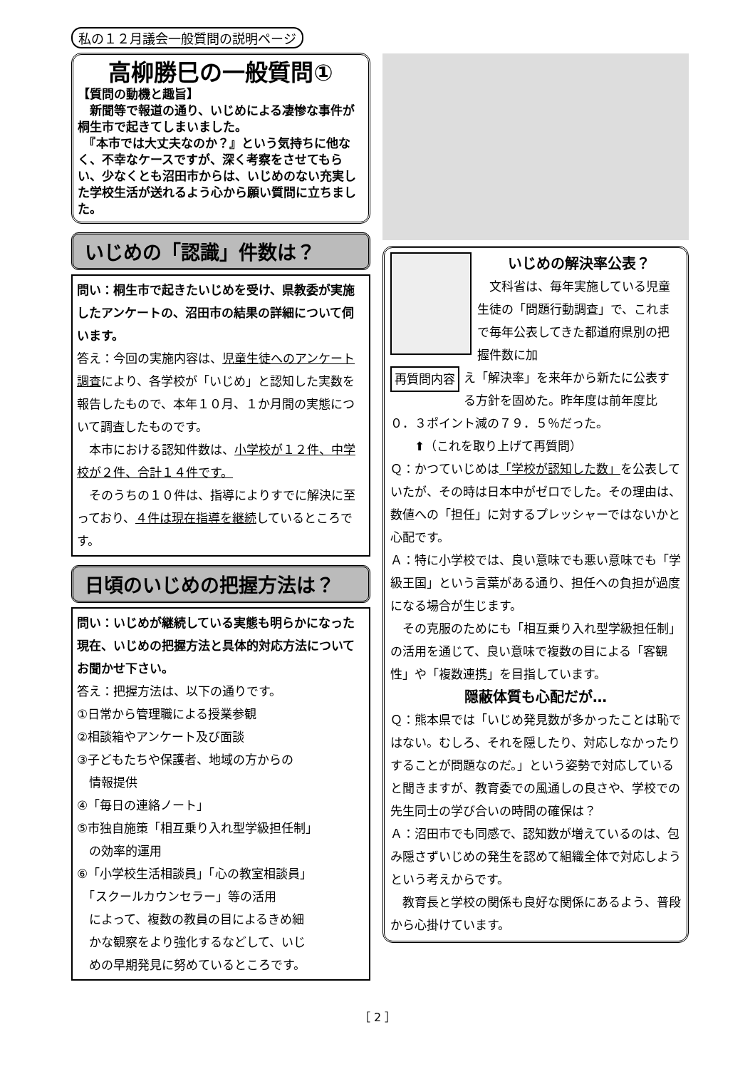私の１２月議会一般質問の説明ページ
高柳勝巳の一般質問①
【質問の動機と趣旨】
　新聞等で報道の通り、いじめによる凄惨な事件が桐生市で起きてしまいました。
　『本市では大丈夫なのか？』という気持ちに他なく、不幸なケースですが、深く考察をさせてもらい、少なくとも沼田市からは、いじめのない充実した学校生活が送れるよう心から願い質問に立ちました。
いじめの「認識」件数は？
問い：桐生市で起きたいじめを受け、県教委が実施したアンケートの、沼田市の結果の詳細について伺います。
答え：今回の実施内容は、児童生徒へのアンケート調査により、各学校が「いじめ」と認知した実数を報告したもので、本年１０月、１か月間の実態について調査したものです。
　本市における認知件数は、小学校が１２件、中学校が２件、合計１４件です。
　そのうちの１０件は、指導によりすでに解決に至っており、４件は現在指導を継続しているところです。
日頃のいじめの把握方法は？
問い：いじめが継続している実態も明らかになった現在、いじめの把握方法と具体的対応方法についてお聞かせ下さい。
答え：把握方法は、以下の通りです。
①日常から管理職による授業参観
②相談箱やアンケート及び面談
③子どもたちや保護者、地域の方からの
　情報提供
④「毎日の連絡ノート」
⑤市独自施策「相互乗り入れ型学級担任制」
　の効率的運用
⑥「小学校生活相談員」「心の教室相談員」
　「スクールカウンセラー」等の活用
　によって、複数の教員の目によるきめ細
　かな観察をより強化するなどして、いじ
　めの早期発見に努めているところです。
いじめの解決率公表？
　文科省は、毎年実施している児童生徒の「問題行動調査」で、これまで毎年公表してきた都道府県別の把握件数に加
再質問内容
え「解決率」を来年から新たに公表する方針を固めた。昨年度は前年度比０．３ポイント減の７９．５％だった。
　　⬆（これを取り上げて再質問）
Ｑ：かつていじめは「学校が認知した数」を公表していたが、その時は日本中がゼロでした。その理由は、数値への「担任」に対するプレッシャーではないかと心配です。
Ａ：特に小学校では、良い意味でも悪い意味でも「学級王国」という言葉がある通り、担任への負担が過度になる場合が生じます。
　その克服のためにも「相互乗り入れ型学級担任制」の活用を通じて、良い意味で複数の目による「客観性」や「複数連携」を目指しています。
隠蔽体質も心配だが…
Ｑ：熊本県では「いじめ発見数が多かったことは恥ではない。むしろ、それを隠したり、対応しなかったりすることが問題なのだ。」という姿勢で対応していると聞きますが、教育委での風通しの良さや、学校での先生同士の学び合いの時間の確保は？
Ａ：沼田市でも同感で、認知数が増えているのは、包み隠さずいじめの発生を認めて組織全体で対応しようという考えからです。
　教育長と学校の関係も良好な関係にあるよう、普段から心掛けています。
［ 2 ］